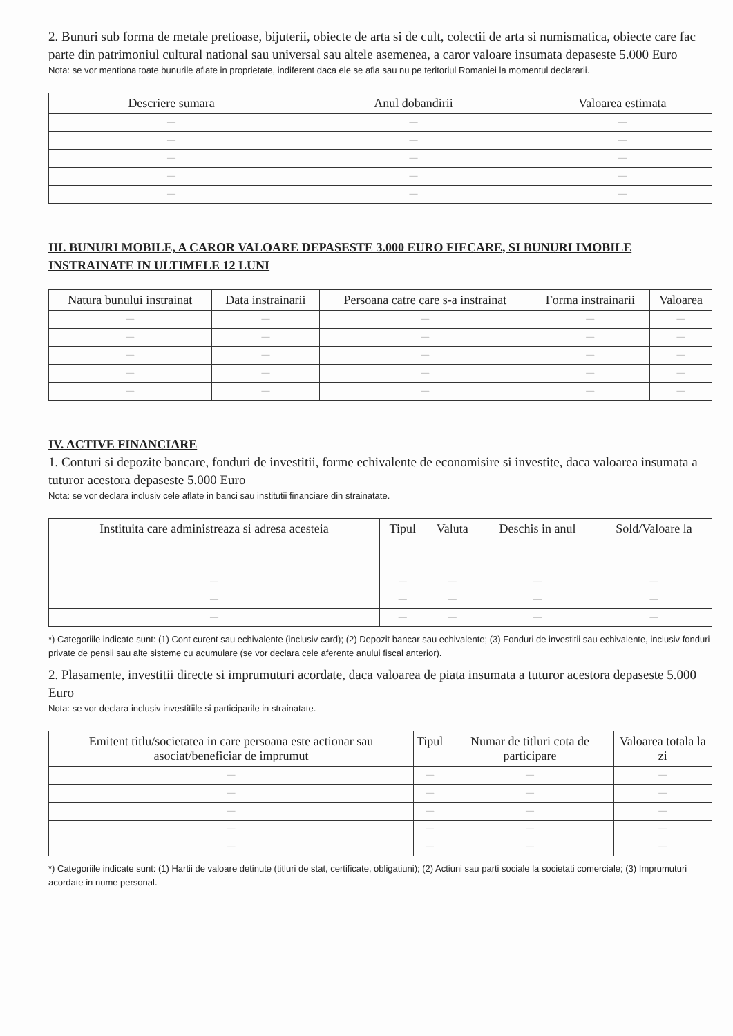2. Bunuri sub forma de metale pretioase, bijuterii, obiecte de arta si de cult, colectii de arta si numismatica, obiecte care fac parte din patrimoniul cultural national sau universal sau altele asemenea, a caror valoare insumata depaseste 5.000 Euro
Nota: se vor mentiona toate bunurile aflate in proprietate, indiferent daca ele se afla sau nu pe teritoriul Romaniei la momentul declararii.
| Descriere sumara | Anul dobandirii | Valoarea estimata |
| --- | --- | --- |
| — | — | — |
| — | — | — |
| — | — | — |
| — | — | — |
| — | — | — |
III. BUNURI MOBILE, A CAROR VALOARE DEPASESTE 3.000 EURO FIECARE, SI BUNURI IMOBILE INSTRAINATE IN ULTIMELE 12 LUNI
| Natura bunului instrainat | Data instrainarii | Persoana catre care s-a instrainat | Forma instrainarii | Valoarea |
| --- | --- | --- | --- | --- |
| — | — | — | — | — |
| — | — | — | — | — |
| — | — | — | — | — |
| — | — | — | — | — |
| — | — | — | — | — |
IV. ACTIVE FINANCIARE
1. Conturi si depozite bancare, fonduri de investitii, forme echivalente de economisire si investite, daca valoarea insumata a tuturor acestora depaseste 5.000 Euro
Nota: se vor declara inclusiv cele aflate in banci sau institutii financiare din strainatate.
| Instituita care administreaza si adresa acesteia | Tipul | Valuta | Deschis in anul | Sold/Valoare la |
| --- | --- | --- | --- | --- |
| — | — | — | — | — |
| — | — | — | — | — |
| — | — | — | — | — |
*) Categoriile indicate sunt: (1) Cont curent sau echivalente (inclusiv card); (2) Depozit bancar sau echivalente; (3) Fonduri de investitii sau echivalente, inclusiv fonduri private de pensii sau alte sisteme cu acumulare (se vor declara cele aferente anului fiscal anterior).
2. Plasamente, investitii directe si imprumuturi acordate, daca valoarea de piata insumata a tuturor acestora depaseste 5.000 Euro
Nota: se vor declara inclusiv investitiile si participarile in strainatate.
| Emitent titlu/societatea in care persoana este actionar sau asociat/beneficiar de imprumut | Tipul | Numar de titluri cota de participare | Valoarea totala la zi |
| --- | --- | --- | --- |
| — | — | — | — |
| — | — | — | — |
| — | — | — | — |
| — | — | — | — |
| — | — | — | — |
*) Categoriile indicate sunt: (1) Hartii de valoare detinute (titluri de stat, certificate, obligatiuni); (2) Actiuni sau parti sociale la societati comerciale; (3) Imprumuturi acordate in nume personal.